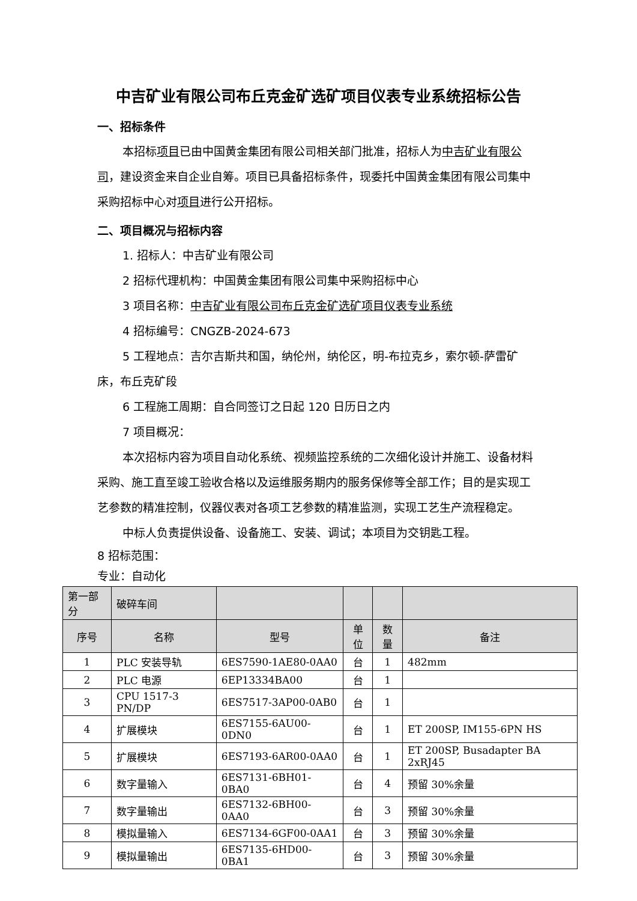中吉矿业有限公司布丘克金矿选矿项目仪表专业系统招标公告
一、招标条件
本招标项目已由中国黄金集团有限公司相关部门批准，招标人为中吉矿业有限公司，建设资金来自企业自筹。项目已具备招标条件，现委托中国黄金集团有限公司集中采购招标中心对项目进行公开招标。
二、项目概况与招标内容
1. 招标人：中吉矿业有限公司
2 招标代理机构：中国黄金集团有限公司集中采购招标中心
3 项目名称：中吉矿业有限公司布丘克金矿选矿项目仪表专业系统
4 招标编号：CNGZB-2024-673
5 工程地点：吉尔吉斯共和国，纳伦州，纳伦区，明-布拉克乡，索尔顿-萨雷矿床，布丘克矿段
6 工程施工周期：自合同签订之日起 120 日历日之内
7 项目概况：
本次招标内容为项目自动化系统、视频监控系统的二次细化设计并施工、设备材料采购、施工直至竣工验收合格以及运维服务期内的服务保修等全部工作；目的是实现工艺参数的精准控制，仪器仪表对各项工艺参数的精准监测，实现工艺生产流程稳定。
中标人负责提供设备、设备施工、安装、调试；本项目为交钥匙工程。
8 招标范围：
专业：自动化
| 第一部分 | 破碎车间 | | | | |
| 序号 | 名称 | 型号 | 单位 | 数量 | 备注 |
| 1 | PLC 安装导轨 | 6ES7590-1AE80-0AA0 | 台 | 1 | 482mm |
| 2 | PLC 电源 | 6EP13334BA00 | 台 | 1 | |
| 3 | CPU 1517-3 PN/DP | 6ES7517-3AP00-0AB0 | 台 | 1 | |
| 4 | 扩展模块 | 6ES7155-6AU00-0DN0 | 台 | 1 | ET 200SP, IM155-6PN HS |
| 5 | 扩展模块 | 6ES7193-6AR00-0AA0 | 台 | 1 | ET 200SP, Busadapter BA 2xRJ45 |
| 6 | 数字量输入 | 6ES7131-6BH01-0BA0 | 台 | 4 | 预留 30%余量 |
| 7 | 数字量输出 | 6ES7132-6BH00-0AA0 | 台 | 3 | 预留 30%余量 |
| 8 | 模拟量输入 | 6ES7134-6GF00-0AA1 | 台 | 3 | 预留 30%余量 |
| 9 | 模拟量输出 | 6ES7135-6HD00-0BA1 | 台 | 3 | 预留 30%余量 |